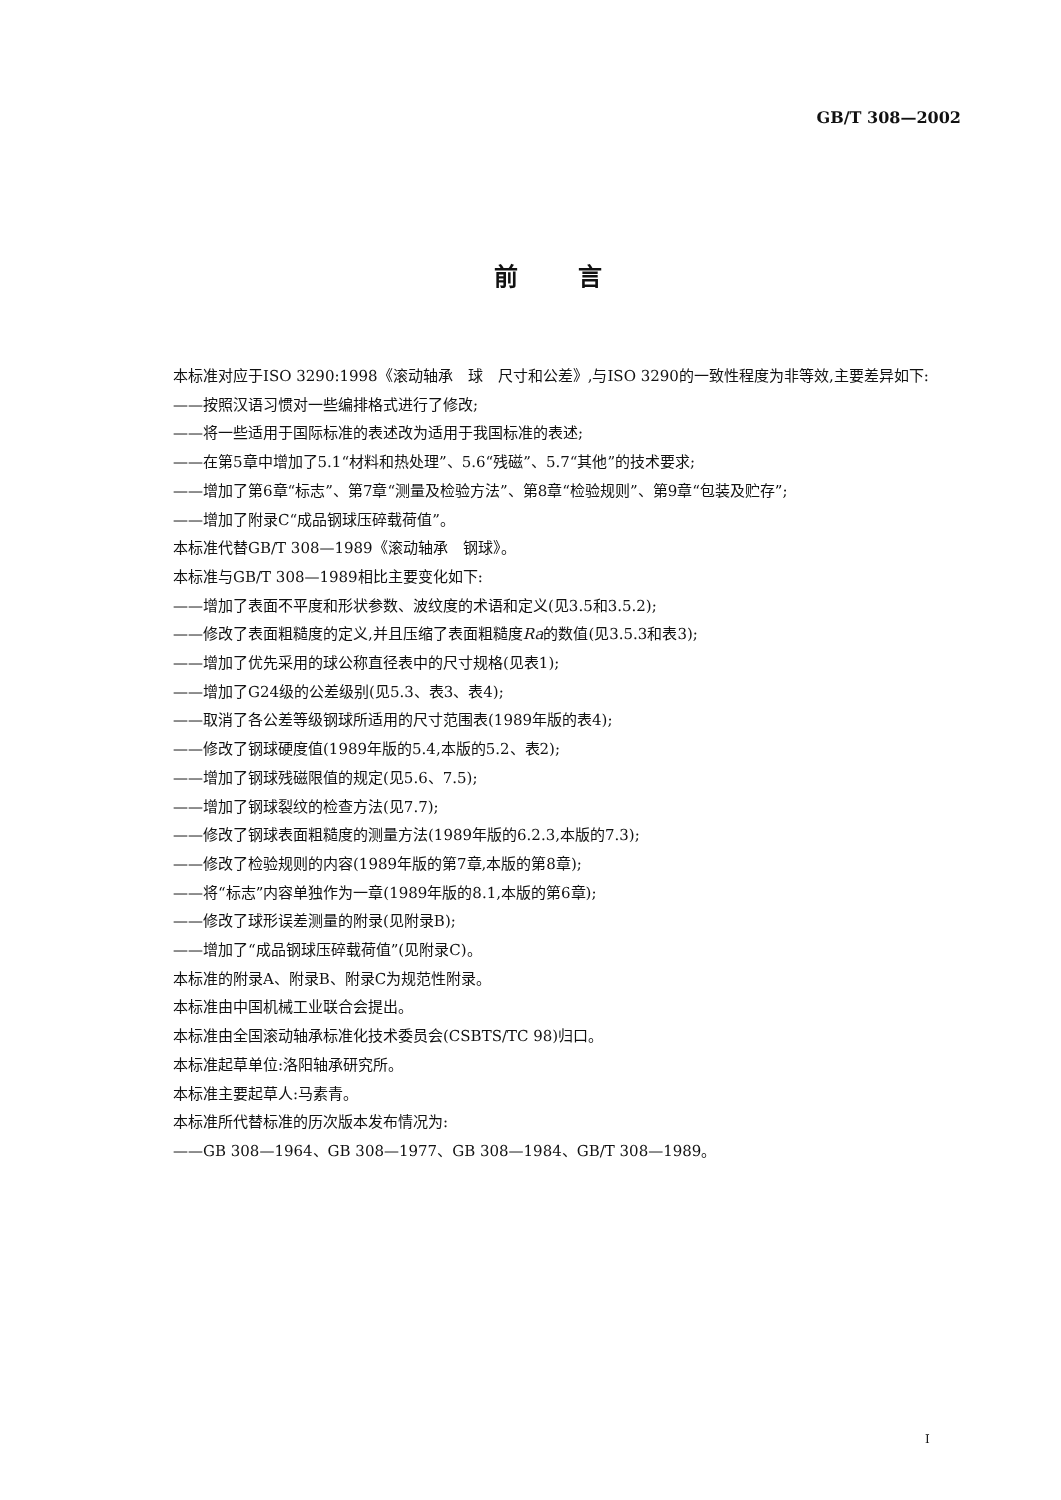GB/T 308—2002
前言
本标准对应于ISO 3290:1998《滚动轴承　球　尺寸和公差》,与ISO 3290的一致性程度为非等效,主要差异如下:
——按照汉语习惯对一些编排格式进行了修改;
——将一些适用于国际标准的表述改为适用于我国标准的表述;
——在第5章中增加了5.1“材料和热处理”、5.6“残磁”、5.7“其他”的技术要求;
——增加了第6章“标志”、第7章“测量及检验方法”、第8章“检验规则”、第9章“包装及贮存”;
——增加了附录C“成品钢球压碎载荷值”。
本标准代替GB/T 308—1989《滚动轴承　钢球》。
本标准与GB/T 308—1989相比主要变化如下:
——增加了表面不平度和形状参数、波纹度的术语和定义(见3.5和3.5.2);
——修改了表面粗糙度的定义,并且压缩了表面粗糙度Ra的数值(见3.5.3和表3);
——增加了优先采用的球公称直径表中的尺寸规格(见表1);
——增加了G24级的公差级别(见5.3、表3、表4);
——取消了各公差等级钢球所适用的尺寸范围表(1989年版的表4);
——修改了钢球硬度值(1989年版的5.4,本版的5.2、表2);
——增加了钢球残磁限值的规定(见5.6、7.5);
——增加了钢球裂纹的检查方法(见7.7);
——修改了钢球表面粗糙度的测量方法(1989年版的6.2.3,本版的7.3);
——修改了检验规则的内容(1989年版的第7章,本版的第8章);
——将“标志”内容单独作为一章(1989年版的8.1,本版的第6章);
——修改了球形误差测量的附录(见附录B);
——增加了“成品钢球压碎载荷值”(见附录C)。
本标准的附录A、附录B、附录C为规范性附录。
本标准由中国机械工业联合会提出。
本标准由全国滚动轴承标准化技术委员会(CSBTS/TC 98)归口。
本标准起草单位:洛阳轴承研究所。
本标准主要起草人:马素青。
本标准所代替标准的历次版本发布情况为:
——GB 308—1964、GB 308—1977、GB 308—1984、GB/T 308—1989。
I